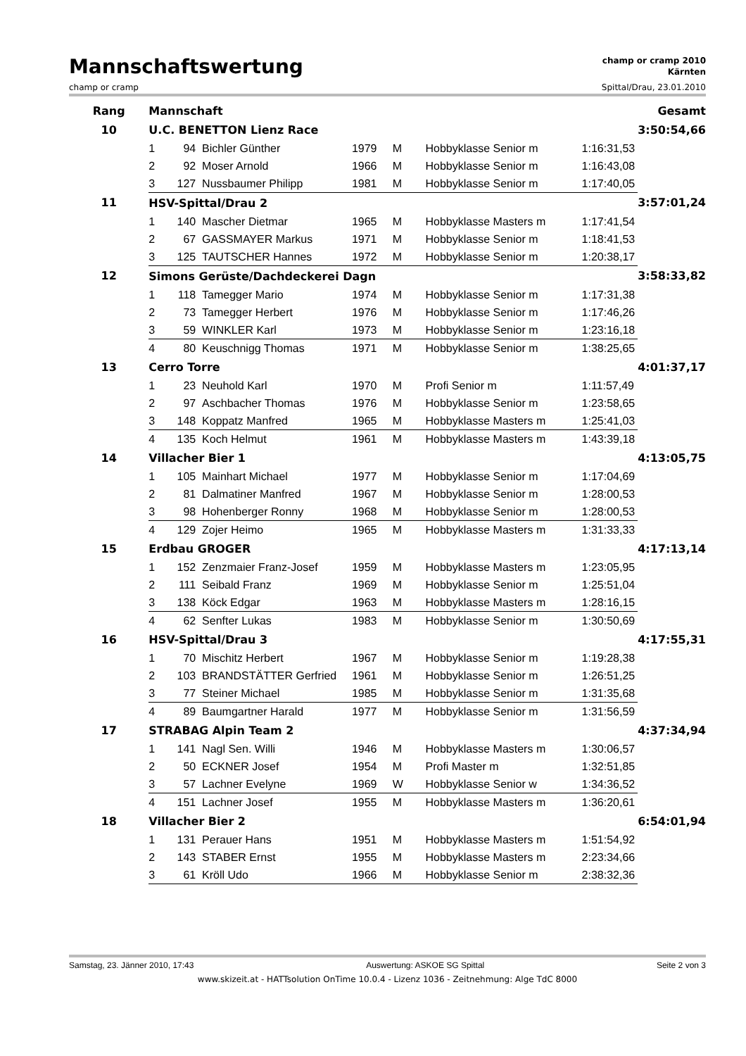Mannschaftswertung
champ or cramp 2010
Kärnten
champ or cramp Spittal/Drau, 23.01.2010
| Rang | Mannschaft | | | | | | | Gesamt |
| --- | --- | --- | --- | --- | --- | --- | --- | --- |
| 10 | U.C. BENETTON Lienz Race | | | | | | | 3:50:54,66 |
| | 1 | 94 | Bichler Günther | 1979 | M | Hobbyklasse Senior m | 1:16:31,53 | |
| | 2 | 92 | Moser Arnold | 1966 | M | Hobbyklasse Senior m | 1:16:43,08 | |
| | 3 | 127 | Nussbaumer Philipp | 1981 | M | Hobbyklasse Senior m | 1:17:40,05 | |
| 11 | HSV-Spittal/Drau 2 | | | | | | | 3:57:01,24 |
| | 1 | 140 | Mascher Dietmar | 1965 | M | Hobbyklasse Masters m | 1:17:41,54 | |
| | 2 | 67 | GASSMAYER Markus | 1971 | M | Hobbyklasse Senior m | 1:18:41,53 | |
| | 3 | 125 | TAUTSCHER Hannes | 1972 | M | Hobbyklasse Senior m | 1:20:38,17 | |
| 12 | Simons Gerüste/Dachdeckerei Dagn | | | | | | | 3:58:33,82 |
| | 1 | 118 | Tamegger Mario | 1974 | M | Hobbyklasse Senior m | 1:17:31,38 | |
| | 2 | 73 | Tamegger Herbert | 1976 | M | Hobbyklasse Senior m | 1:17:46,26 | |
| | 3 | 59 | WINKLER Karl | 1973 | M | Hobbyklasse Senior m | 1:23:16,18 | |
| | 4 | 80 | Keuschnigg Thomas | 1971 | M | Hobbyklasse Senior m | 1:38:25,65 | |
| 13 | Cerro Torre | | | | | | | 4:01:37,17 |
| | 1 | 23 | Neuhold Karl | 1970 | M | Profi Senior m | 1:11:57,49 | |
| | 2 | 97 | Aschbacher Thomas | 1976 | M | Hobbyklasse Senior m | 1:23:58,65 | |
| | 3 | 148 | Koppatz Manfred | 1965 | M | Hobbyklasse Masters m | 1:25:41,03 | |
| | 4 | 135 | Koch Helmut | 1961 | M | Hobbyklasse Masters m | 1:43:39,18 | |
| 14 | Villacher Bier 1 | | | | | | | 4:13:05,75 |
| | 1 | 105 | Mainhart Michael | 1977 | M | Hobbyklasse Senior m | 1:17:04,69 | |
| | 2 | 81 | Dalmatiner Manfred | 1967 | M | Hobbyklasse Senior m | 1:28:00,53 | |
| | 3 | 98 | Hohenberger Ronny | 1968 | M | Hobbyklasse Senior m | 1:28:00,53 | |
| | 4 | 129 | Zojer Heimo | 1965 | M | Hobbyklasse Masters m | 1:31:33,33 | |
| 15 | Erdbau GROGER | | | | | | | 4:17:13,14 |
| | 1 | 152 | Zenzmaier Franz-Josef | 1959 | M | Hobbyklasse Masters m | 1:23:05,95 | |
| | 2 | 111 | Seibald Franz | 1969 | M | Hobbyklasse Senior m | 1:25:51,04 | |
| | 3 | 138 | Köck Edgar | 1963 | M | Hobbyklasse Masters m | 1:28:16,15 | |
| | 4 | 62 | Senfter Lukas | 1983 | M | Hobbyklasse Senior m | 1:30:50,69 | |
| 16 | HSV-Spittal/Drau 3 | | | | | | | 4:17:55,31 |
| | 1 | 70 | Mischitz Herbert | 1967 | M | Hobbyklasse Senior m | 1:19:28,38 | |
| | 2 | 103 | BRANDSTÄTTER Gerfried | 1961 | M | Hobbyklasse Senior m | 1:26:51,25 | |
| | 3 | 77 | Steiner Michael | 1985 | M | Hobbyklasse Senior m | 1:31:35,68 | |
| | 4 | 89 | Baumgartner Harald | 1977 | M | Hobbyklasse Senior m | 1:31:56,59 | |
| 17 | STRABAG Alpin Team 2 | | | | | | | 4:37:34,94 |
| | 1 | 141 | Nagl Sen. Willi | 1946 | M | Hobbyklasse Masters m | 1:30:06,57 | |
| | 2 | 50 | ECKNER Josef | 1954 | M | Profi Master m | 1:32:51,85 | |
| | 3 | 57 | Lachner Evelyne | 1969 | W | Hobbyklasse Senior w | 1:34:36,52 | |
| | 4 | 151 | Lachner Josef | 1955 | M | Hobbyklasse Masters m | 1:36:20,61 | |
| 18 | Villacher Bier 2 | | | | | | | 6:54:01,94 |
| | 1 | 131 | Perauer Hans | 1951 | M | Hobbyklasse Masters m | 1:51:54,92 | |
| | 2 | 143 | STABER Ernst | 1955 | M | Hobbyklasse Masters m | 2:23:34,66 | |
| | 3 | 61 | Kröll Udo | 1966 | M | Hobbyklasse Senior m | 2:38:32,36 | |
Samstag, 23. Jänner 2010, 17:43 Auswertung: ASKOE SG Spittal Seite 2 von 3
www.skizeit.at - HATTsolution OnTime 10.0.4 - Lizenz 1036 - Zeitnehmung: Alge TdC 8000